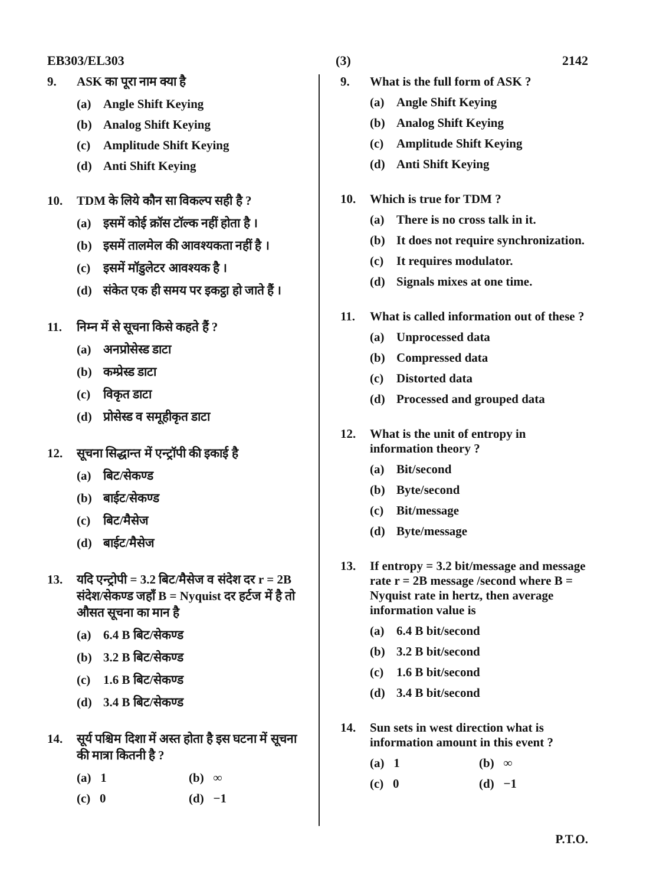EB303/EL303 (3) 2142
9. ASK का पूरा नाम क्या है
(a) Angle Shift Keying
(b) Analog Shift Keying
(c) Amplitude Shift Keying
(d) Anti Shift Keying
10. TDM के लिये कौन सा विकल्प सही है ?
(a) इसमें कोई क्रॉस टॉल्क नहीं होता है ।
(b) इसमें तालमेल की आवश्यकता नहीं है ।
(c) इसमें मॉडुलेटर आवश्यक है ।
(d) संकेत एक ही समय पर इकट्ठा हो जाते हैं ।
11. निम्न में से सूचना किसे कहते हैं ?
(a) अनप्रोसेस्ड डाटा
(b) कम्प्रेस्ड डाटा
(c) विकृत डाटा
(d) प्रोसेस्ड व समूहीकृत डाटा
12. सूचना सिद्धान्त में एन्ट्रॉपी की इकाई है
(a) बिट/सेकण्ड
(b) बाईट/सेकण्ड
(c) बिट/मैसेज
(d) बाईट/मैसेज
13. यदि एन्ट्रोपी = 3.2 बिट/मैसेज व संदेश दर r = 2B संदेश/सेकण्ड जहाँ B = Nyquist दर हर्टज में है तो औसत सूचना का मान है
(a) 6.4 B बिट/सेकण्ड
(b) 3.2 B बिट/सेकण्ड
(c) 1.6 B बिट/सेकण्ड
(d) 3.4 B बिट/सेकण्ड
14. सूर्य पश्चिम दिशा में अस्त होता है इस घटना में सूचना की मात्रा कितनी है ?
(a) 1 (b) ∞
(c) 0 (d) −1
9. What is the full form of ASK ?
(a) Angle Shift Keying
(b) Analog Shift Keying
(c) Amplitude Shift Keying
(d) Anti Shift Keying
10. Which is true for TDM ?
(a) There is no cross talk in it.
(b) It does not require synchronization.
(c) It requires modulator.
(d) Signals mixes at one time.
11. What is called information out of these ?
(a) Unprocessed data
(b) Compressed data
(c) Distorted data
(d) Processed and grouped data
12. What is the unit of entropy in information theory ?
(a) Bit/second
(b) Byte/second
(c) Bit/message
(d) Byte/message
13. If entropy = 3.2 bit/message and message rate r = 2B message /second where B = Nyquist rate in hertz, then average information value is
(a) 6.4 B bit/second
(b) 3.2 B bit/second
(c) 1.6 B bit/second
(d) 3.4 B bit/second
14. Sun sets in west direction what is information amount in this event ?
(a) 1 (b) ∞
(c) 0 (d) −1
P.T.O.